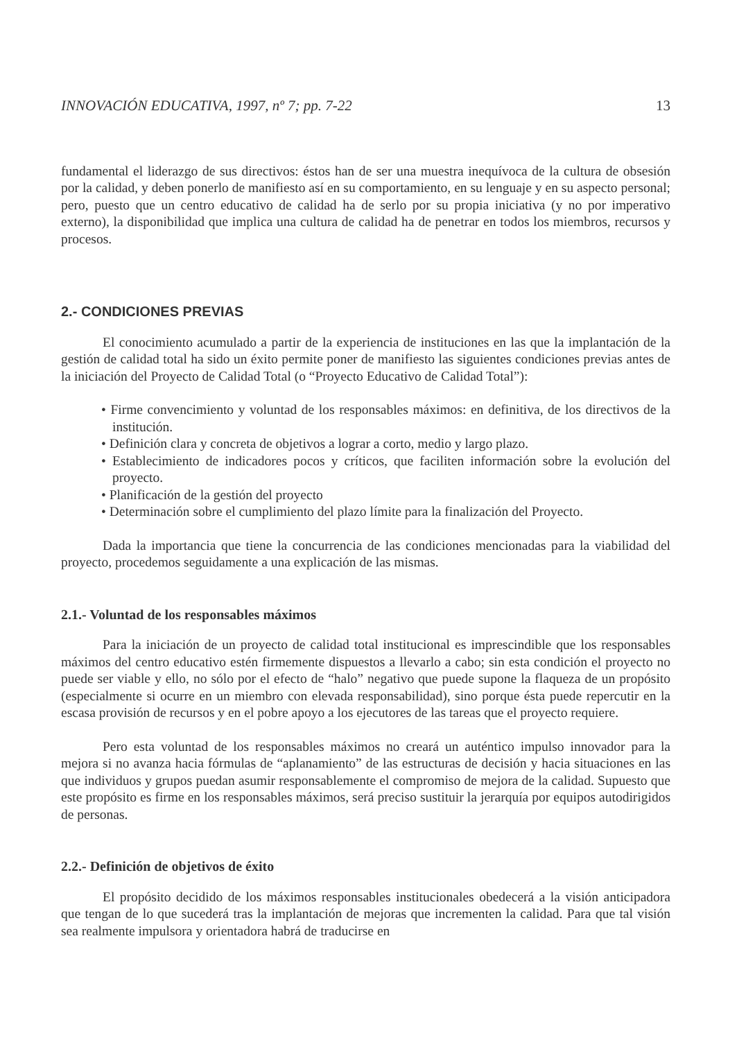INNOVACIÓN EDUCATIVA, 1997, nº 7; pp. 7-22 13
fundamental el liderazgo de sus directivos: éstos han de ser una muestra inequívoca de la cultura de obsesión por la calidad, y deben ponerlo de manifiesto así en su comportamiento, en su lenguaje y en su aspecto personal; pero, puesto que un centro educativo de calidad ha de serlo por su propia iniciativa (y no por imperativo externo), la disponibilidad que implica una cultura de calidad ha de penetrar en todos los miembros, recursos y procesos.
2.- CONDICIONES PREVIAS
El conocimiento acumulado a partir de la experiencia de instituciones en las que la implantación de la gestión de calidad total ha sido un éxito permite poner de manifiesto las siguientes condiciones previas antes de la iniciación del Proyecto de Calidad Total (o “Proyecto Educativo de Calidad Total”):
• Firme convencimiento y voluntad de los responsables máximos: en definitiva, de los directivos de la institución.
• Definición clara y concreta de objetivos a lograr a corto, medio y largo plazo.
• Establecimiento de indicadores pocos y críticos, que faciliten información sobre la evolución del proyecto.
• Planificación de la gestión del proyecto
• Determinación sobre el cumplimiento del plazo límite para la finalización del Proyecto.
Dada la importancia que tiene la concurrencia de las condiciones mencionadas para la viabilidad del proyecto, procedemos seguidamente a una explicación de las mismas.
2.1.- Voluntad de los responsables máximos
Para la iniciación de un proyecto de calidad total institucional es imprescindible que los responsables máximos del centro educativo estén firmemente dispuestos a llevarlo a cabo; sin esta condición el proyecto no puede ser viable y ello, no sólo por el efecto de “halo” negativo que puede supone la flaqueza de un propósito (especialmente si ocurre en un miembro con elevada responsabilidad), sino porque ésta puede repercutir en la escasa provisión de recursos y en el pobre apoyo a los ejecutores de las tareas que el proyecto requiere.
Pero esta voluntad de los responsables máximos no creará un auténtico impulso innovador para la mejora si no avanza hacia fórmulas de “aplanamiento” de las estructuras de decisión y hacia situaciones en las que individuos y grupos puedan asumir responsablemente el compromiso de mejora de la calidad. Supuesto que este propósito es firme en los responsables máximos, será preciso sustituir la jerarquía por equipos autodirigidos de personas.
2.2.- Definición de objetivos de éxito
El propósito decidido de los máximos responsables institucionales obedecerá a la visión anticipadora que tengan de lo que sucederá tras la implantación de mejoras que incrementen la calidad. Para que tal visión sea realmente impulsora y orientadora habrá de traducirse en